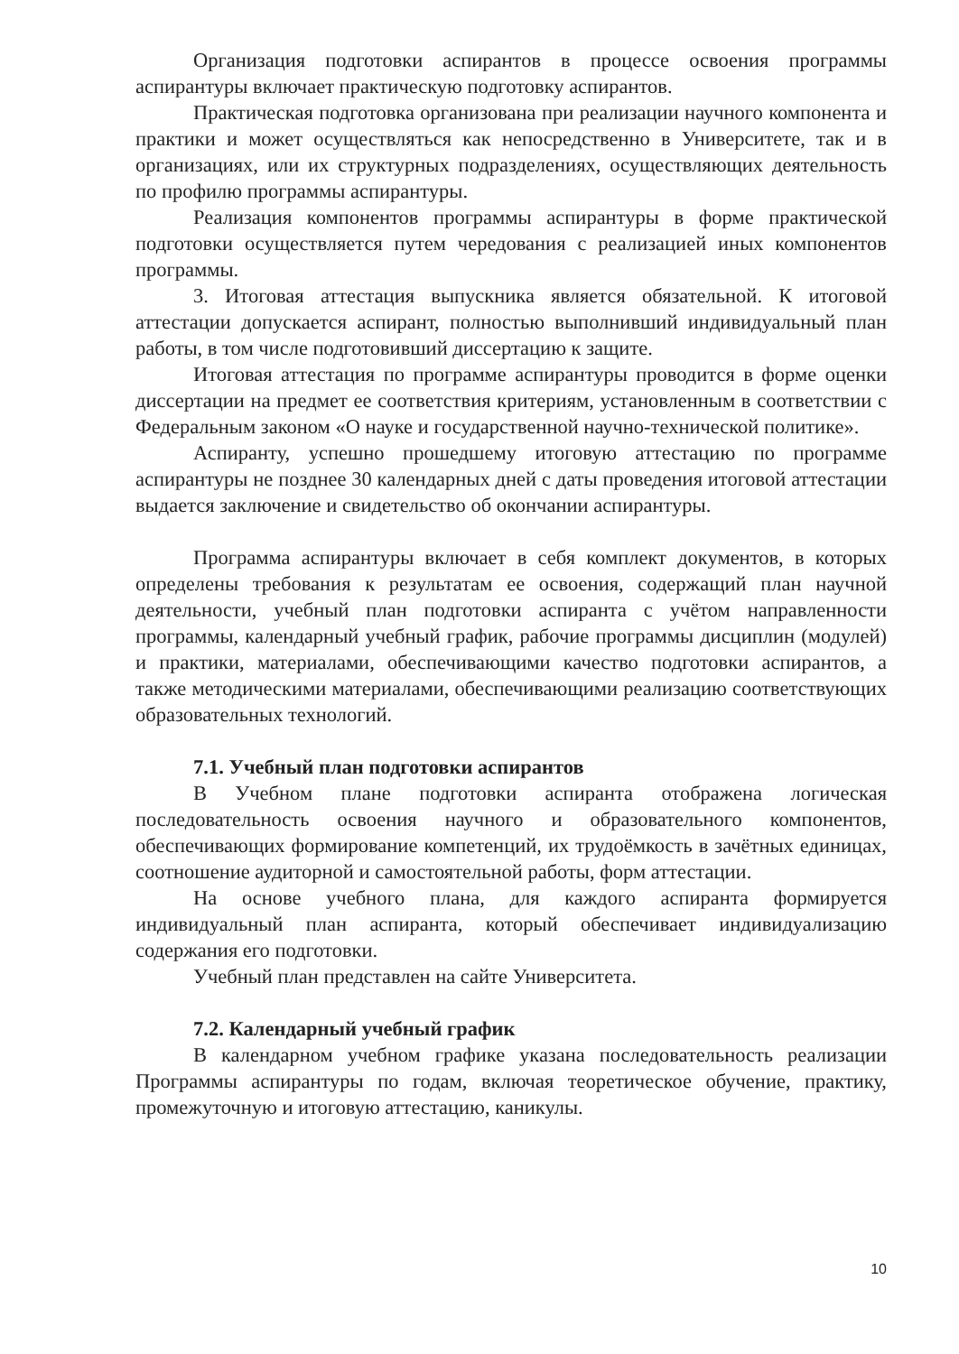Организация подготовки аспирантов в процессе освоения программы аспирантуры включает практическую подготовку аспирантов.
Практическая подготовка организована при реализации научного компонента и практики и может осуществляться как непосредственно в Университете, так и в организациях, или их структурных подразделениях, осуществляющих деятельность по профилю программы аспирантуры.
Реализация компонентов программы аспирантуры в форме практической подготовки осуществляется путем чередования с реализацией иных компонентов программы.
3. Итоговая аттестация выпускника является обязательной. К итоговой аттестации допускается аспирант, полностью выполнивший индивидуальный план работы, в том числе подготовивший диссертацию к защите.
Итоговая аттестация по программе аспирантуры проводится в форме оценки диссертации на предмет ее соответствия критериям, установленным в соответствии с Федеральным законом «О науке и государственной научно-технической политике».
Аспиранту, успешно прошедшему итоговую аттестацию по программе аспирантуры не позднее 30 календарных дней с даты проведения итоговой аттестации выдается заключение и свидетельство об окончании аспирантуры.
Программа аспирантуры включает в себя комплект документов, в которых определены требования к результатам ее освоения, содержащий план научной деятельности, учебный план подготовки аспиранта с учётом направленности программы, календарный учебный график, рабочие программы дисциплин (модулей) и практики, материалами, обеспечивающими качество подготовки аспирантов, а также методическими материалами, обеспечивающими реализацию соответствующих образовательных технологий.
7.1. Учебный план подготовки аспирантов
В Учебном плане подготовки аспиранта отображена логическая последовательность освоения научного и образовательного компонентов, обеспечивающих формирование компетенций, их трудоёмкость в зачётных единицах, соотношение аудиторной и самостоятельной работы, форм аттестации.
На основе учебного плана, для каждого аспиранта формируется индивидуальный план аспиранта, который обеспечивает индивидуализацию содержания его подготовки.
Учебный план представлен на сайте Университета.
7.2. Календарный учебный график
В календарном учебном графике указана последовательность реализации Программы аспирантуры по годам, включая теоретическое обучение, практику, промежуточную и итоговую аттестацию, каникулы.
10